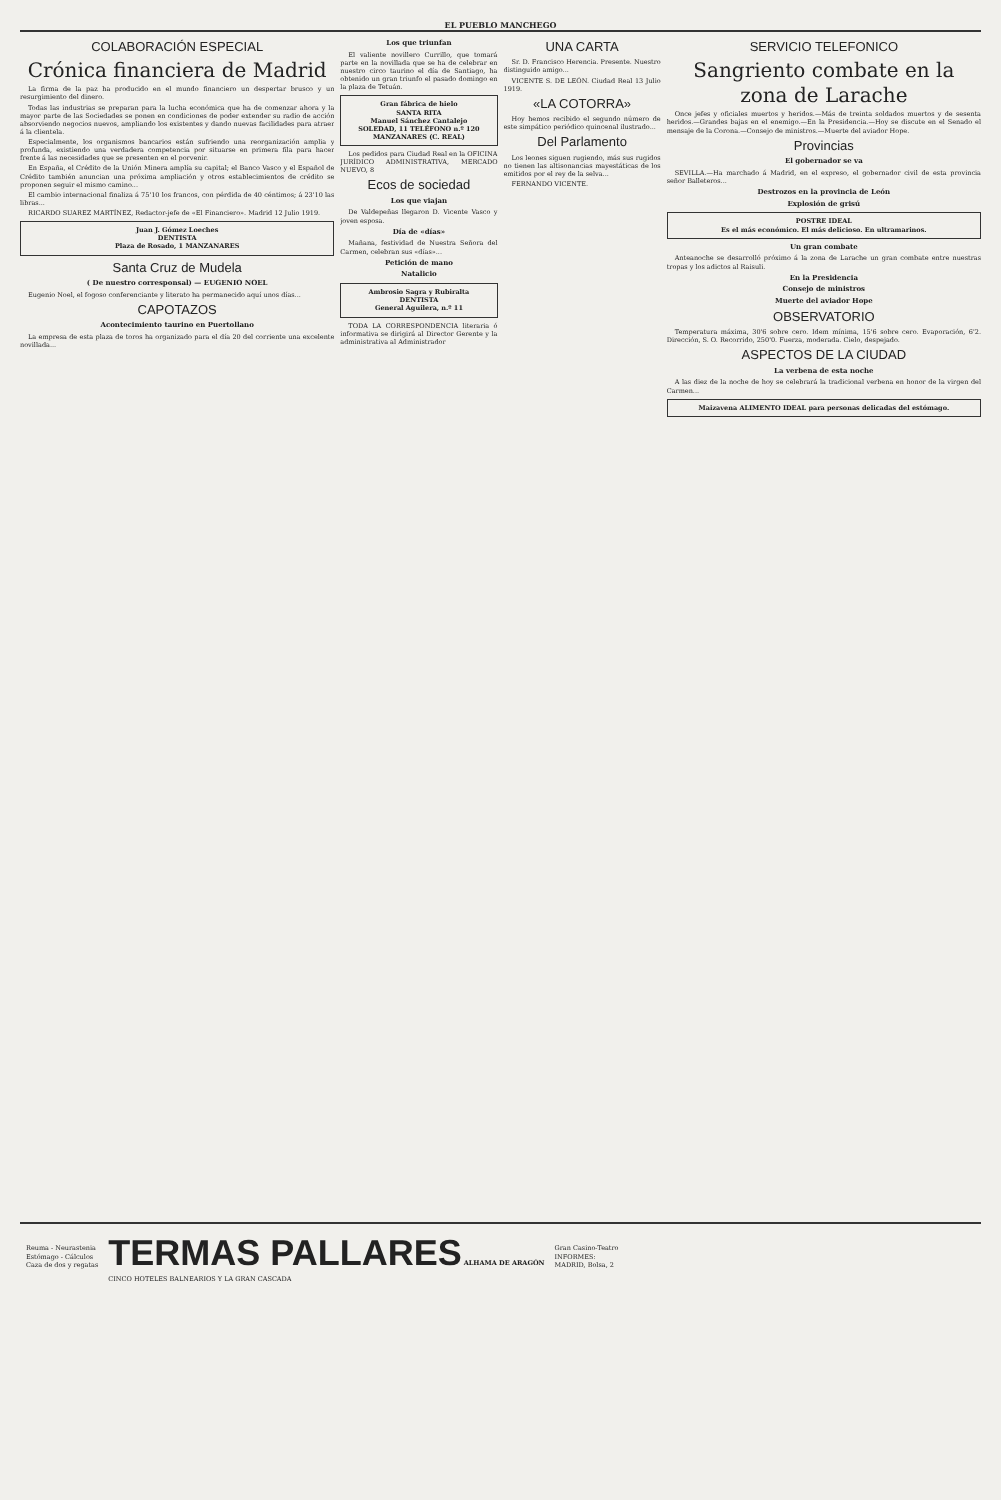EL PUEBLO MANCHEGO
COLABORACIÓN ESPECIAL
Crónica financiera de Madrid
La firma de la paz ha producido en el mundo financiero un despertar brusco y un resurgimiento del dinero.
Todas las industrias se preparan para la lucha económica que ha de comenzar ahora y la mayor parte de las Sociedades se ponen en condiciones de poder extender su radio de acción absorviendo negocios nuevos, ampliando los existentes y dando nuevas facilidades para atraer á la clientela.
Especialmente, los organismos bancarios están sufriendo una reorganización amplia y profunda, existiendo una verdadera competencia por situarse en primera fila para hacer frente á las necesidades que se presenten en el porvenir.
En España, el Crédito de la Unión Minera amplía su capital; el Banco Vasco y el Español de Crédito también anuncian una próxima ampliación y otros establecimientos de crédito se proponen seguir el mismo camino...
El cambio internacional finaliza á 75'10 los francos, con pérdida de 40 céntimos; á 23'10 las libras...
RICARDO SUAREZ MARTÍNEZ, Redactor-jefe de «El Financiero». Madrid 12 Julio 1919.
Juan J. Gómez Loeches
DENTISTA
Plaza de Rosado, 1 MANZANARES
Santa Cruz de Mudela
( De nuestro corresponsal) — EUGENIO NOEL
Eugenio Noel, el fogoso conferenciante y literato ha permanecido aquí unos días...
CAPOTAZOS
Acontecimiento taurino en Puertollano
La empresa de esta plaza de toros ha organizado para el día 20 del corriente una excelente novillada...
Los que triunfan
El valiente novillero Currillo, que tomará parte en la novillada que se ha de celebrar en nuestro circo taurino el día de Santiago, ha obtenido un gran triunfo el pasado domingo en la plaza de Tetuán.
Gran fábrica de hielo
SANTA RITA
Manuel Sánchez Cantalejo
SOLEDAD, 11 TELÉFONO n.º 120
MANZANARES (C. REAL)
Los pedidos para Ciudad Real en la OFICINA JURÍDICO ADMINISTRATIVA, MERCADO NUEVO, 8
Ecos de sociedad
Los que viajan
De Valdepeñas llegaron D. Vicente Vasco y joven esposa.
Día de «días»
Mañana, festividad de Nuestra Señora del Carmen, celebran sus «días»...
Petición de mano
Natalicio
Ambrosio Sagra y Rubiralta
DENTISTA
General Aguilera, n.º 11
TODA LA CORRESPONDENCIA literaria ó informativa se dirigirá al Director Gerente y la administrativa al Administrador
UNA CARTA
Sr. D. Francisco Herencia. Presente. Nuestro distinguido amigo...
VICENTE S. DE LEÓN. Ciudad Real 13 Julio 1919.
«LA COTORRA»
Hoy hemos recibido el segundo número de este simpático periódico quincenal ilustrado...
Del Parlamento
Los leones siguen rugiendo, más sus rugidos no tienen las altisonancias mayestáticas de los emitidos por el rey de la selva...
FERNANDO VICENTE.
SERVICIO TELEFONICO
Sangriento combate en la zona de Larache
Once jefes y oficiales muertos y heridos.—Más de treinta soldados muertos y de sesenta heridos.—Grandes bajas en el enemigo.—En la Presidencia.—Hoy se discute en el Senado el mensaje de la Corona.—Consejo de ministros.—Muerte del aviador Hope.
Provincias
El gobernador se va
SEVILLA.—Ha marchado á Madrid, en el expreso, el gobernador civil de esta provincia señor Balleteros...
Destrozos en la provincia de León
Explosión de grisú
POSTRE IDEAL
Es el más económico. El más delicioso. En ultramarinos.
Un gran combate
Anteanoche se desarrolló próximo á la zona de Larache un gran combate entre nuestras tropas y los adictos al Raisuli.
En la Presidencia
Consejo de ministros
Muerte del aviador Hope
OBSERVATORIO
Temperatura máxima, 30'6 sobre cero. Idem mínima, 15'6 sobre cero. Evaporación, 6'2. Dirección, S. O. Recorrido, 250'0. Fuerza, moderada. Cielo, despejado.
ASPECTOS DE LA CIUDAD
La verbena de esta noche
A las diez de la noche de hoy se celebrará la tradicional verbena en honor de la virgen del Carmen...
Maizavena ALIMENTO IDEAL para personas delicadas del estómago.
Reuma - Neurastenia
Estómago - Cálculos
Caza de dos y regatas
TERMAS PALLARES ALHAMA DE ARAGÓN
CINCO HOTELES BALNEARIOS Y LA GRAN CASCADA
Gran Casino-Teatro
INFORMES:
MADRID, Bolsa, 2